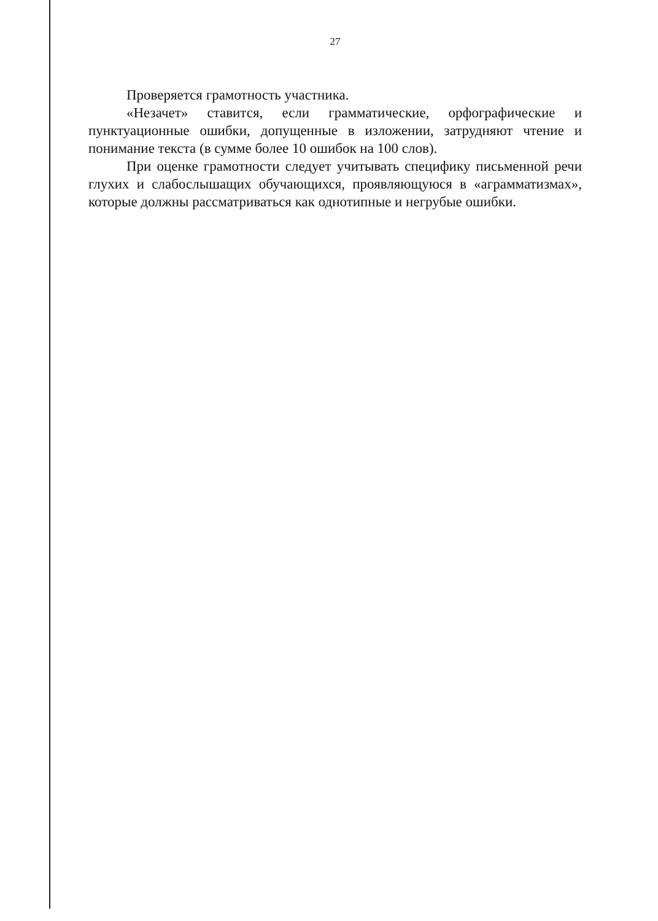27
Проверяется грамотность участника.
«Незачет» ставится, если грамматические, орфографические и пунктуационные ошибки, допущенные в изложении, затрудняют чтение и понимание текста (в сумме более 10 ошибок на 100 слов).
При оценке грамотности следует учитывать специфику письменной речи глухих и слабослышащих обучающихся, проявляющуюся в «аграмматизмах», которые должны рассматриваться как однотипные и негрубые ошибки.